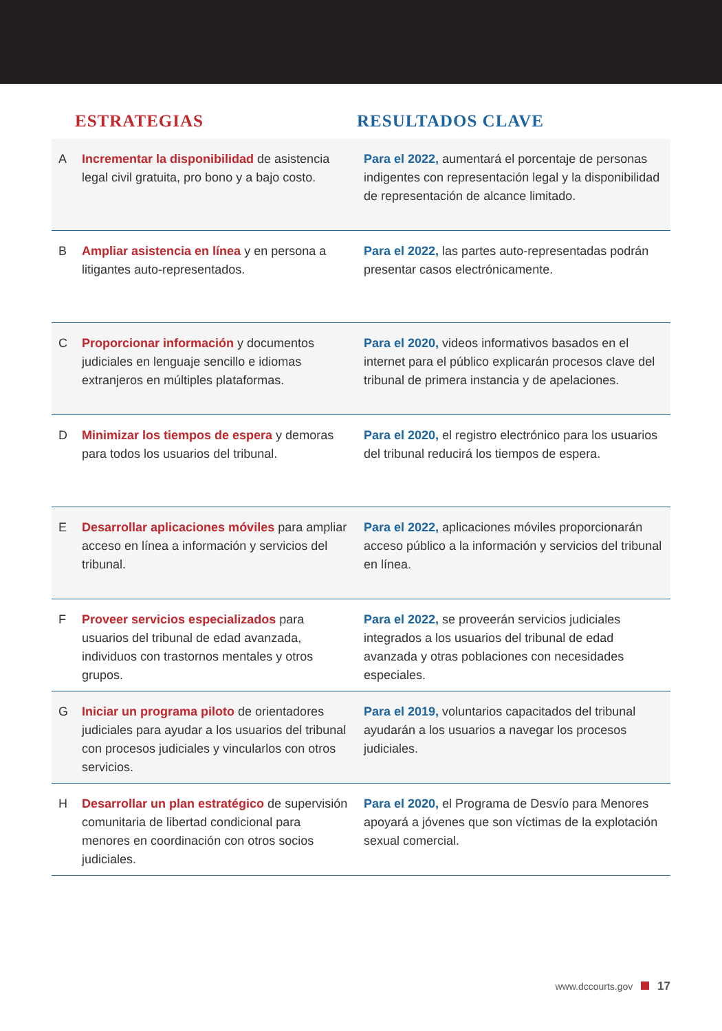| | ESTRATEGIAS | RESULTADOS CLAVE |
| --- | --- | --- |
| A | Incrementar la disponibilidad de asistencia legal civil gratuita, pro bono y a bajo costo. | Para el 2022, aumentará el porcentaje de personas indigentes con representación legal y la disponibilidad de representación de alcance limitado. |
| B | Ampliar asistencia en línea y en persona a litigantes auto-representados. | Para el 2022, las partes auto-representadas podrán presentar casos electrónicamente. |
| C | Proporcionar información y documentos judiciales en lenguaje sencillo e idiomas extranjeros en múltiples plataformas. | Para el 2020, videos informativos basados en el internet para el público explicarán procesos clave del tribunal de primera instancia y de apelaciones. |
| D | Minimizar los tiempos de espera y demoras para todos los usuarios del tribunal. | Para el 2020, el registro electrónico para los usuarios del tribunal reducirá los tiempos de espera. |
| E | Desarrollar aplicaciones móviles para ampliar acceso en línea a información y servicios del tribunal. | Para el 2022, aplicaciones móviles proporcionarán acceso público a la información y servicios del tribunal en línea. |
| F | Proveer servicios especializados para usuarios del tribunal de edad avanzada, individuos con trastornos mentales y otros grupos. | Para el 2022, se proveerán servicios judiciales integrados a los usuarios del tribunal de edad avanzada y otras poblaciones con necesidades especiales. |
| G | Iniciar un programa piloto de orientadores judiciales para ayudar a los usuarios del tribunal con procesos judiciales y vincularlos con otros servicios. | Para el 2019, voluntarios capacitados del tribunal ayudarán a los usuarios a navegar los procesos judiciales. |
| H | Desarrollar un plan estratégico de supervisión comunitaria de libertad condicional para menores en coordinación con otros socios judiciales. | Para el 2020, el Programa de Desvío para Menores apoyará a jóvenes que son víctimas de la explotación sexual comercial. |
www.dccourts.gov 17